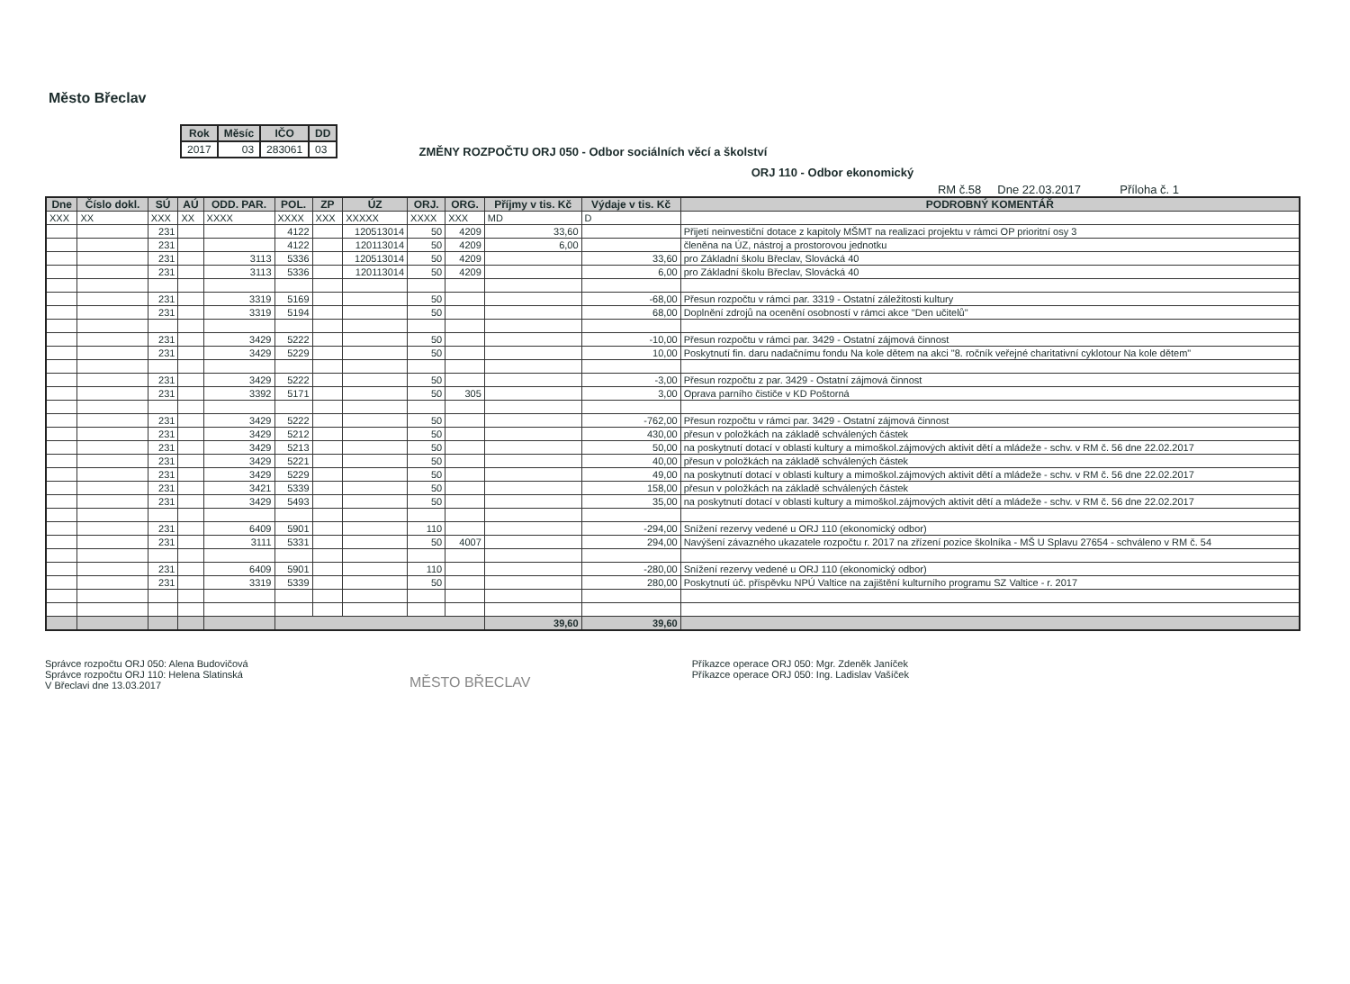Město Břeclav
| Rok | Měsíc | IČO | DD |
| --- | --- | --- | --- |
| 2017 | 03 | 283061 | 03 |
ZMĚNY ROZPOČTU ORJ 050 - Odbor sociálních věcí a školství
ORJ 110 - Odbor ekonomický
RM č.58 Dne 22.03.2017 Příloha č. 1
| Dne | Číslo dokl. | SÚ | AÚ | ODD. PAR. | POL. | ZP | ÚZ | ORJ. | ORG. | Příjmy v tis. Kč | Výdaje v tis. Kč | PODROBNÝ KOMENTÁŘ |
| --- | --- | --- | --- | --- | --- | --- | --- | --- | --- | --- | --- | --- |
| XXX | XX | XXX | XX | XXXX | XXXX | XXX | XXXXX | XXXX | XXX | MD | D | |
| | | 231 | | | 4122 | | 120513014 | 50 | 4209 | 33,60 | | Přijetí neinvestiční dotace z kapitoly MŠMT na realizaci projektu v rámci OP prioritní osy 3 |
| | | 231 | | | 4122 | | 120113014 | 50 | 4209 | 6,00 | | členěna na ÚZ, nástroj a prostorovou jednotku |
| | | 231 | | 3113 | 5336 | | 120513014 | 50 | 4209 | | 33,60 | pro Základní školu Břeclav, Slovácká 40 |
| | | 231 | | 3113 | 5336 | | 120113014 | 50 | 4209 | | 6,00 | pro Základní školu Břeclav, Slovácká 40 |
| | | 231 | | 3319 | 5169 | | | 50 | | | -68,00 | Přesun rozpočtu v rámci par. 3319 - Ostatní záležitosti kultury |
| | | 231 | | 3319 | 5194 | | | 50 | | | 68,00 | Doplnění zdrojů na ocenění osobností v rámci akce "Den učitelů" |
| | | 231 | | 3429 | 5222 | | | 50 | | | -10,00 | Přesun rozpočtu v rámci par. 3429 - Ostatní zájmová činnost |
| | | 231 | | 3429 | 5229 | | | 50 | | | 10,00 | Poskytnutí fin. daru nadačnímu fondu Na kole dětem na akci "8. ročník veřejné charitativní cyklotour Na kole dětem" |
| | | 231 | | 3429 | 5222 | | | 50 | | | -3,00 | Přesun rozpočtu z par. 3429 - Ostatní zájmová činnost |
| | | 231 | | 3392 | 5171 | | | 50 | 305 | | 3,00 | Oprava parního čističe v KD Poštorná |
| | | 231 | | 3429 | 5222 | | | 50 | | | -762,00 | Přesun rozpočtu v rámci par. 3429 - Ostatní zájmová činnost |
| | | 231 | | 3429 | 5212 | | | 50 | | | 430,00 | přesun v položkách na základě schválených částek |
| | | 231 | | 3429 | 5213 | | | 50 | | | 50,00 | na poskytnutí dotací v oblasti kultury a mimoškol.zájmových aktivit dětí a mládeže - schv. v RM č. 56 dne 22.02.2017 |
| | | 231 | | 3429 | 5221 | | | 50 | | | 40,00 | přesun v položkách na základě schválených částek |
| | | 231 | | 3429 | 5229 | | | 50 | | | 49,00 | na poskytnutí dotací v oblasti kultury a mimoškol.zájmových aktivit dětí a mládeže - schv. v RM č. 56 dne 22.02.2017 |
| | | 231 | | 3421 | 5339 | | | 50 | | | 158,00 | přesun v položkách na základě schválených částek |
| | | 231 | | 3429 | 5493 | | | 50 | | | 35,00 | na poskytnutí dotací v oblasti kultury a mimoškol.zájmových aktivit dětí a mládeže - schv. v RM č. 56 dne 22.02.2017 |
| | | 231 | | 6409 | 5901 | | | 110 | | | -294,00 | Snížení rezervy vedené u ORJ 110 (ekonomický odbor) |
| | | 231 | | 3111 | 5331 | | | 50 | 4007 | | 294,00 | Navýšení závazného ukazatele rozpočtu r. 2017 na zřízení pozice školníka - MŠ U Splavu 27654 - schváleno v RM č. 54 |
| | | 231 | | 6409 | 5901 | | | 110 | | | -280,00 | Snížení rezervy vedené u ORJ 110 (ekonomický odbor) |
| | | 231 | | 3319 | 5339 | | | 50 | | | 280,00 | Poskytnutí úč. příspěvku NPÚ Valtice na zajištění kulturního programu SZ Valtice - r. 2017 |
| | | | | | | | | | | 39,60 | 39,60 | |
Správce rozpočtu ORJ 050: Alena Budovičová
Správce rozpočtu ORJ 110: Helena Slatinská
V Břeclavi dne 13.03.2017
MĚSTO BŘECLAV
Příkazce operace ORJ 050: Mgr. Zdeněk Janíček
Příkazce operace ORJ 050: Ing. Ladislav Vašíček